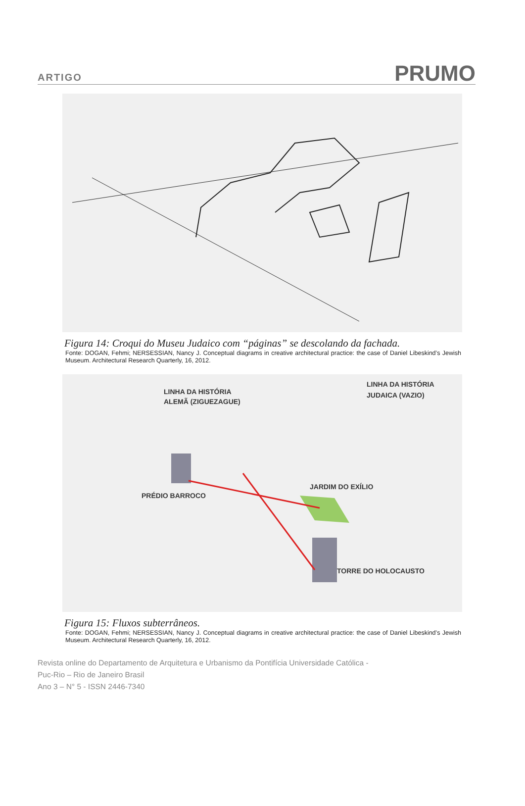ARTIGO PRUMO
Figura 14: Croqui do Museu Judaico com “páginas” se descolando da fachada.
Fonte: DOGAN, Fehmi; NERSESSIAN, Nancy J. Conceptual diagrams in creative architectural practice: the case of Daniel Libeskind’s Jewish Museum. Architectural Research Quarterly, 16, 2012.
LINHA DA HISTÓRIA
ALEMÃ (ZIGUEZAGUE)
LINHA DA HISTÓRIA
JUDAICA (VAZIO)
PRÉDIO BARROCO
JARDIM DO EXÍLIO
TORRE DO HOLOCAUSTO
Figura 15: Fluxos subterrâneos.
Fonte: DOGAN, Fehmi; NERSESSIAN, Nancy J. Conceptual diagrams in creative architectural practice: the case of Daniel Libeskind’s Jewish Museum. Architectural Research Quarterly, 16, 2012.
Revista online do Departamento de Arquitetura e Urbanismo da Pontifícia Universidade Católica -
Puc-Rio – Rio de Janeiro Brasil
Ano 3 – N° 5 - ISSN 2446-7340